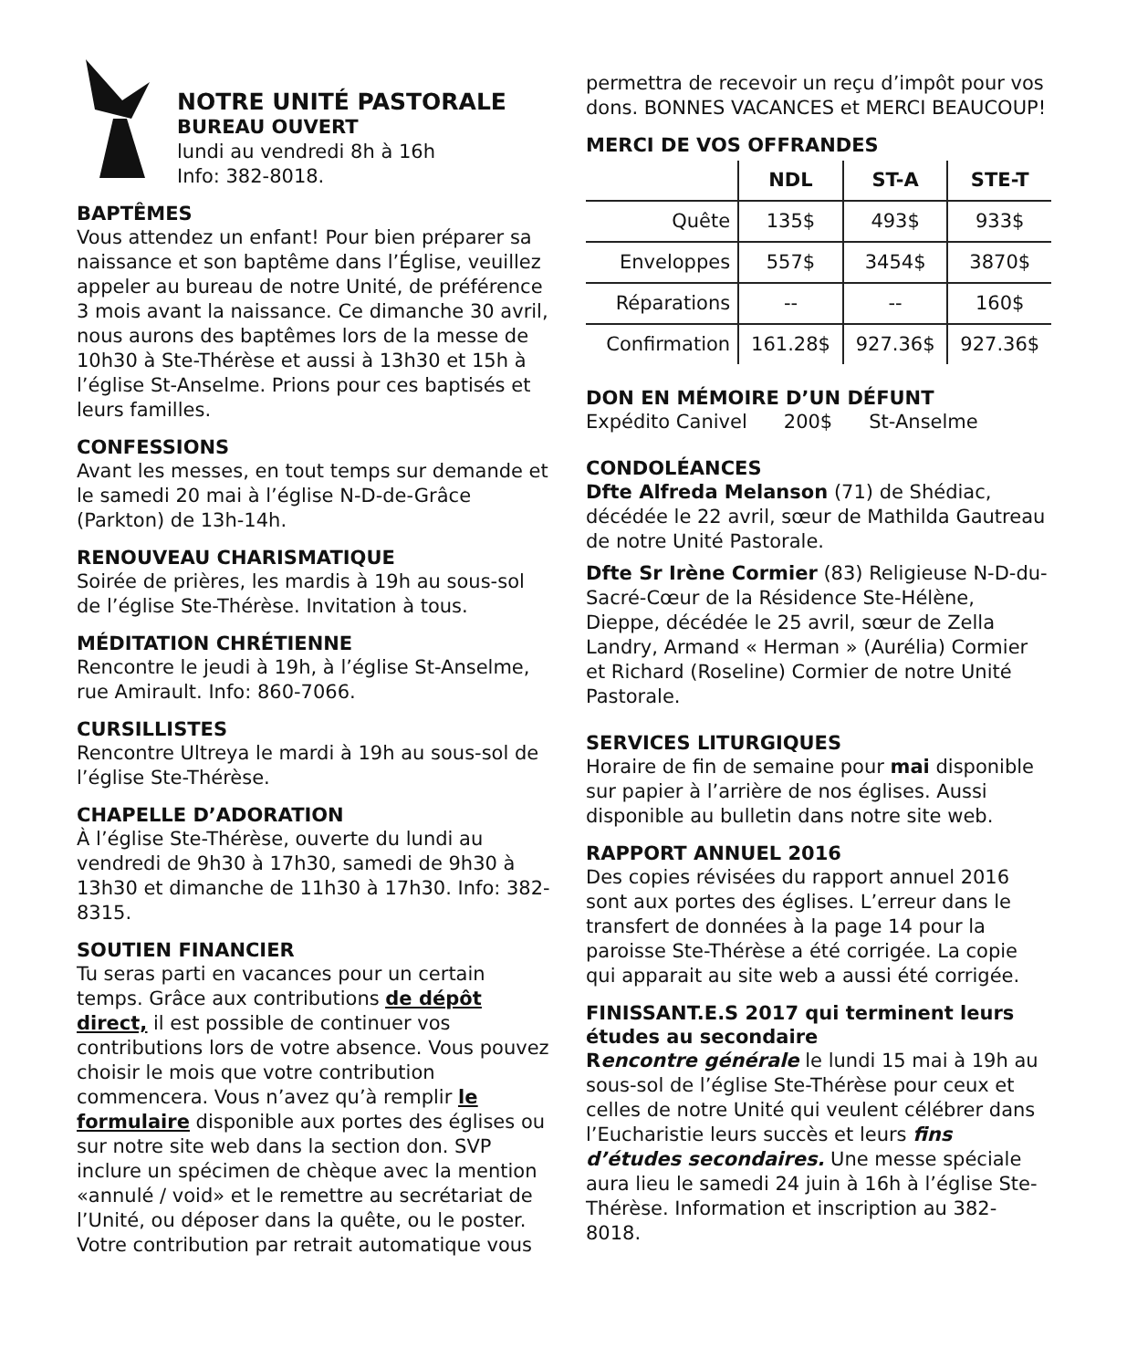NOTRE UNITÉ PASTORALE
BUREAU OUVERT
lundi au vendredi 8h à 16h
Info: 382-8018.
BAPTÊMES
Vous attendez un enfant! Pour bien préparer sa naissance et son baptême dans l’Église, veuillez appeler au bureau de notre Unité, de préférence 3 mois avant la naissance. Ce dimanche 30 avril, nous aurons des baptêmes lors de la messe de 10h30 à Ste-Thérèse et aussi à 13h30 et 15h à l’église St-Anselme. Prions pour ces baptisés et leurs familles.
CONFESSIONS
Avant les messes, en tout temps sur demande et le samedi 20 mai à l’église N-D-de-Grâce (Parkton) de 13h-14h.
RENOUVEAU CHARISMATIQUE
Soirée de prières, les mardis à 19h au sous-sol de l’église Ste-Thérèse. Invitation à tous.
MÉDITATION CHRÉTIENNE
Rencontre le jeudi à 19h, à l’église St-Anselme, rue Amirault. Info: 860-7066.
CURSILLISTES
Rencontre Ultreya le mardi à 19h au sous-sol de l’église Ste-Thérèse.
CHAPELLE D’ADORATION
À l’église Ste-Thérèse, ouverte du lundi au vendredi de 9h30 à 17h30, samedi de 9h30 à 13h30 et dimanche de 11h30 à 17h30. Info: 382-8315.
SOUTIEN FINANCIER
Tu seras parti en vacances pour un certain temps. Grâce aux contributions de dépôt direct, il est possible de continuer vos contributions lors de votre absence. Vous pouvez choisir le mois que votre contribution commencera. Vous n’avez qu’à remplir le formulaire disponible aux portes des églises ou sur notre site web dans la section don. SVP inclure un spécimen de chèque avec la mention «annulé / void» et le remettre au secrétariat de l’Unité, ou déposer dans la quête, ou le poster. Votre contribution par retrait automatique vous
permettra de recevoir un reçu d’impôt pour vos dons. BONNES VACANCES et MERCI BEAUCOUP!
MERCI DE VOS OFFRANDES
| | NDL | ST-A | STE-T |
| --- | --- | --- | --- |
| Quête | 135$ | 493$ | 933$ |
| Enveloppes | 557$ | 3454$ | 3870$ |
| Réparations | -- | -- | 160$ |
| Confirmation | 161.28$ | 927.36$ | 927.36$ |
DON EN MÉMOIRE D’UN DÉFUNT
Expédito Canivel 200$ St-Anselme
CONDOLÉANCES
Dfte Alfreda Melanson (71) de Shédiac, décédée le 22 avril, sœur de Mathilda Gautreau de notre Unité Pastorale.
Dfte Sr Irène Cormier (83) Religieuse N-D-du-Sacré-Cœur de la Résidence Ste-Hélène, Dieppe, décédée le 25 avril, sœur de Zella Landry, Armand « Herman » (Aurélia) Cormier et Richard (Roseline) Cormier de notre Unité Pastorale.
SERVICES LITURGIQUES
Horaire de fin de semaine pour mai disponible sur papier à l’arrière de nos églises. Aussi disponible au bulletin dans notre site web.
RAPPORT ANNUEL 2016
Des copies révisées du rapport annuel 2016 sont aux portes des églises. L’erreur dans le transfert de données à la page 14 pour la paroisse Ste-Thérèse a été corrigée. La copie qui apparait au site web a aussi été corrigée.
FINISSANT.E.S 2017 qui terminent leurs études au secondaire
Rencontre générale le lundi 15 mai à 19h au sous-sol de l’église Ste-Thérèse pour ceux et celles de notre Unité qui veulent célébrer dans l’Eucharistie leurs succès et leurs fins d’études secondaires. Une messe spéciale aura lieu le samedi 24 juin à 16h à l’église Ste-Thérèse. Information et inscription au 382-8018.